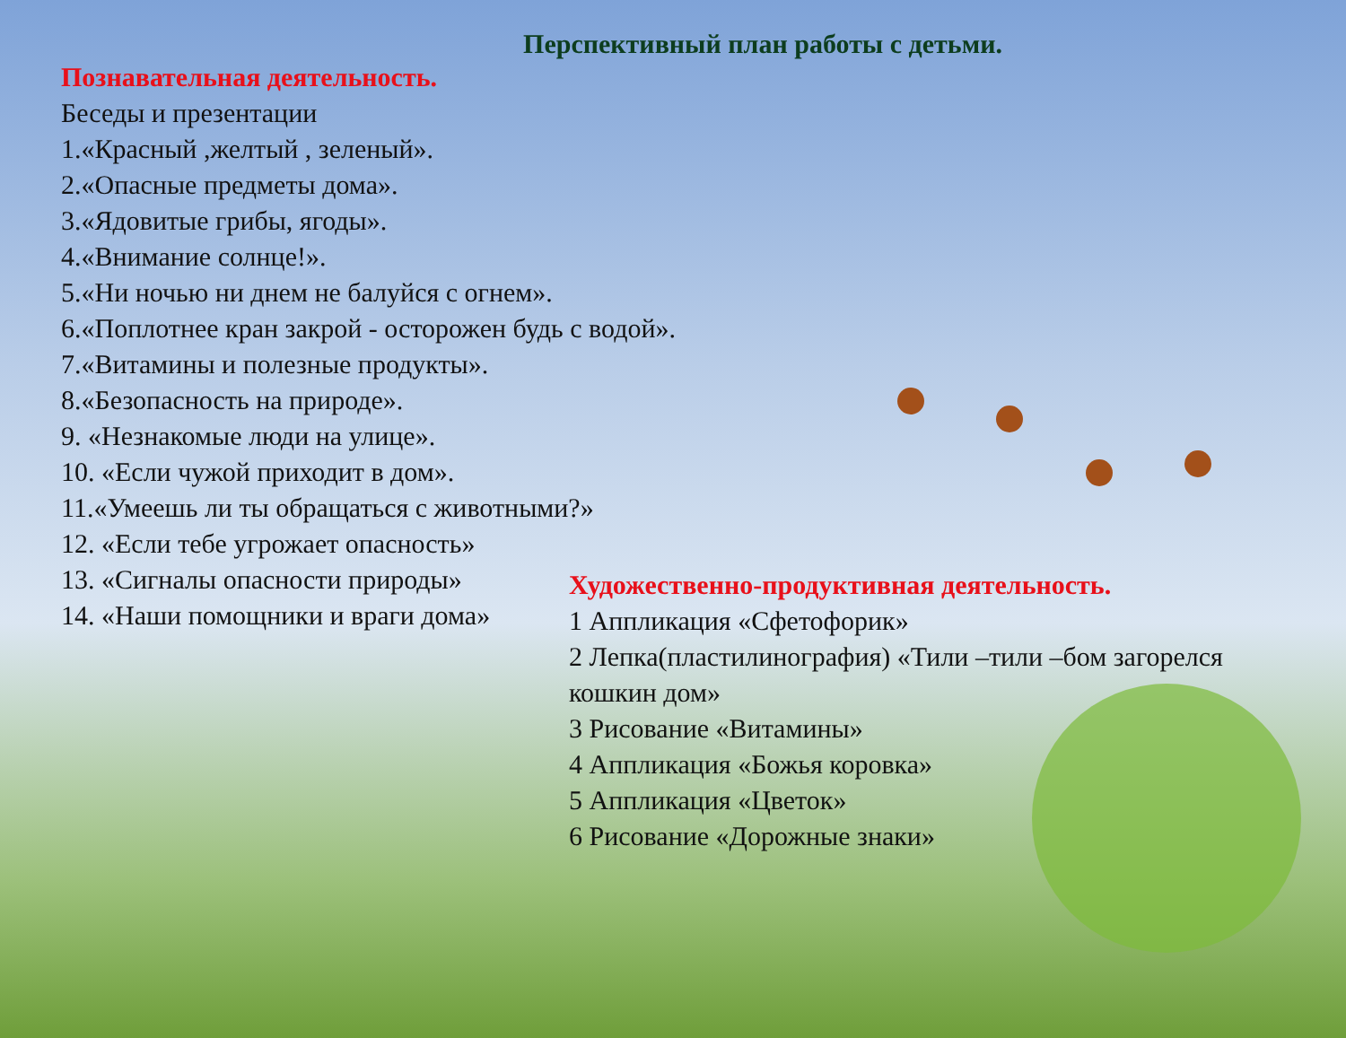Перспективный план работы с детьми.
Познавательная деятельность.
Беседы и презентации
1.«Красный ,желтый , зеленый».
2.«Опасные предметы дома».
3.«Ядовитые грибы, ягоды».
4.«Внимание солнце!».
5.«Ни ночью ни днем не балуйся с огнем».
6.«Поплотнее кран закрой - осторожен будь с водой».
7.«Витамины и полезные продукты».
8.«Безопасность на природе».
9. «Незнакомые люди на улице».
10. «Если чужой приходит в дом».
11.«Умеешь ли ты обращаться с животными?»
12. «Если тебе угрожает опасность»
13. «Сигналы опасности природы»
14. «Наши помощники и враги дома»
Художественно-продуктивная деятельность.
1 Аппликация «Сфетофорик»
2 Лепка(пластилинография) «Тили –тили –бом загорелся кошкин дом»
3 Рисование «Витамины»
4 Аппликация «Божья коровка»
5 Аппликация «Цветок»
6 Рисование «Дорожные знаки»